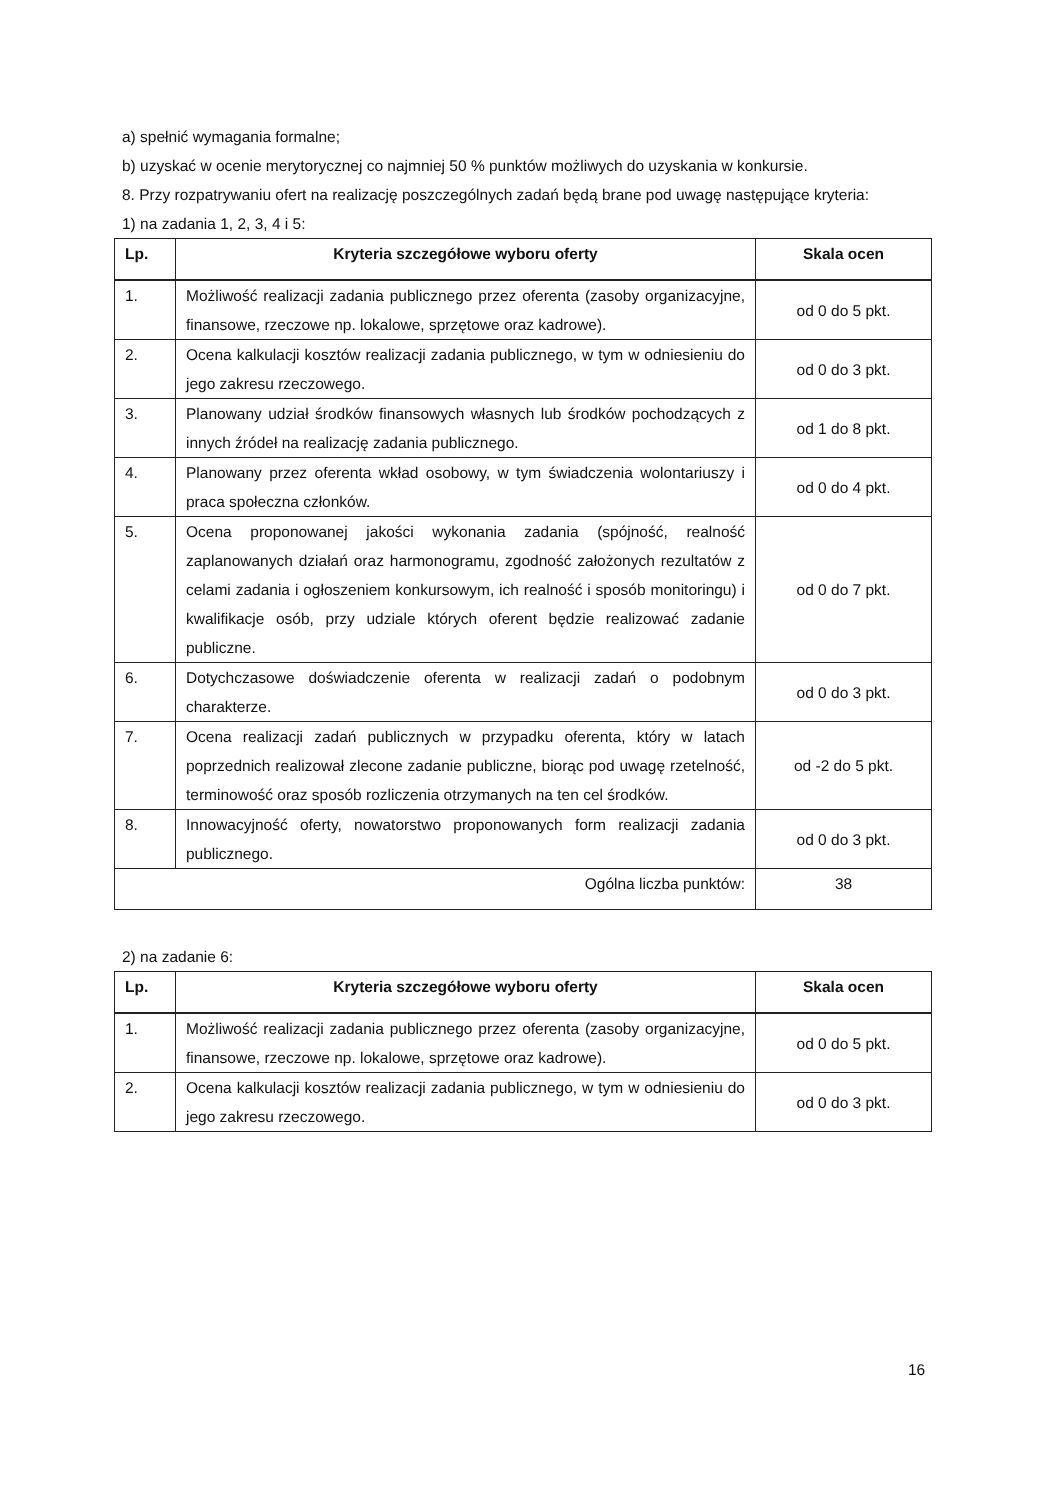a) spełnić wymagania formalne;
b) uzyskać w ocenie merytorycznej co najmniej 50 % punktów możliwych do uzyskania w konkursie.
8. Przy rozpatrywaniu ofert na realizację poszczególnych zadań będą brane pod uwagę następujące kryteria:
1) na zadania 1, 2, 3, 4 i 5:
| Lp. | Kryteria szczegółowe wyboru oferty | Skala ocen |
| --- | --- | --- |
| 1. | Możliwość realizacji zadania publicznego przez oferenta (zasoby organizacyjne, finansowe, rzeczowe np. lokalowe, sprzętowe oraz kadrowe). | od 0 do 5 pkt. |
| 2. | Ocena kalkulacji kosztów realizacji zadania publicznego, w tym w odniesieniu do jego zakresu rzeczowego. | od 0 do 3 pkt. |
| 3. | Planowany udział środków finansowych własnych lub środków pochodzących z innych źródeł na realizację zadania publicznego. | od 1 do 8 pkt. |
| 4. | Planowany przez oferenta wkład osobowy, w tym świadczenia wolontariuszy i praca społeczna członków. | od 0 do 4 pkt. |
| 5. | Ocena proponowanej jakości wykonania zadania (spójność, realność zaplanowanych działań oraz harmonogramu, zgodność założonych rezultatów z celami zadania i ogłoszeniem konkursowym, ich realność i sposób monitoringu) i kwalifikacje osób, przy udziale których oferent będzie realizować zadanie publiczne. | od 0 do 7 pkt. |
| 6. | Dotychczasowe doświadczenie oferenta w realizacji zadań o podobnym charakterze. | od 0 do 3 pkt. |
| 7. | Ocena realizacji zadań publicznych w przypadku oferenta, który w latach poprzednich realizował zlecone zadanie publiczne, biorąc pod uwagę rzetelność, terminowość oraz sposób rozliczenia otrzymanych na ten cel środków. | od -2 do 5 pkt. |
| 8. | Innowacyjność oferty, nowatorstwo proponowanych form realizacji zadania publicznego. | od 0 do 3 pkt. |
| Ogólna liczba punktów: | | 38 |
2) na zadanie 6:
| Lp. | Kryteria szczegółowe wyboru oferty | Skala ocen |
| --- | --- | --- |
| 1. | Możliwość realizacji zadania publicznego przez oferenta (zasoby organizacyjne, finansowe, rzeczowe np. lokalowe, sprzętowe oraz kadrowe). | od 0 do 5 pkt. |
| 2. | Ocena kalkulacji kosztów realizacji zadania publicznego, w tym w odniesieniu do jego zakresu rzeczowego. | od 0 do 3 pkt. |
16